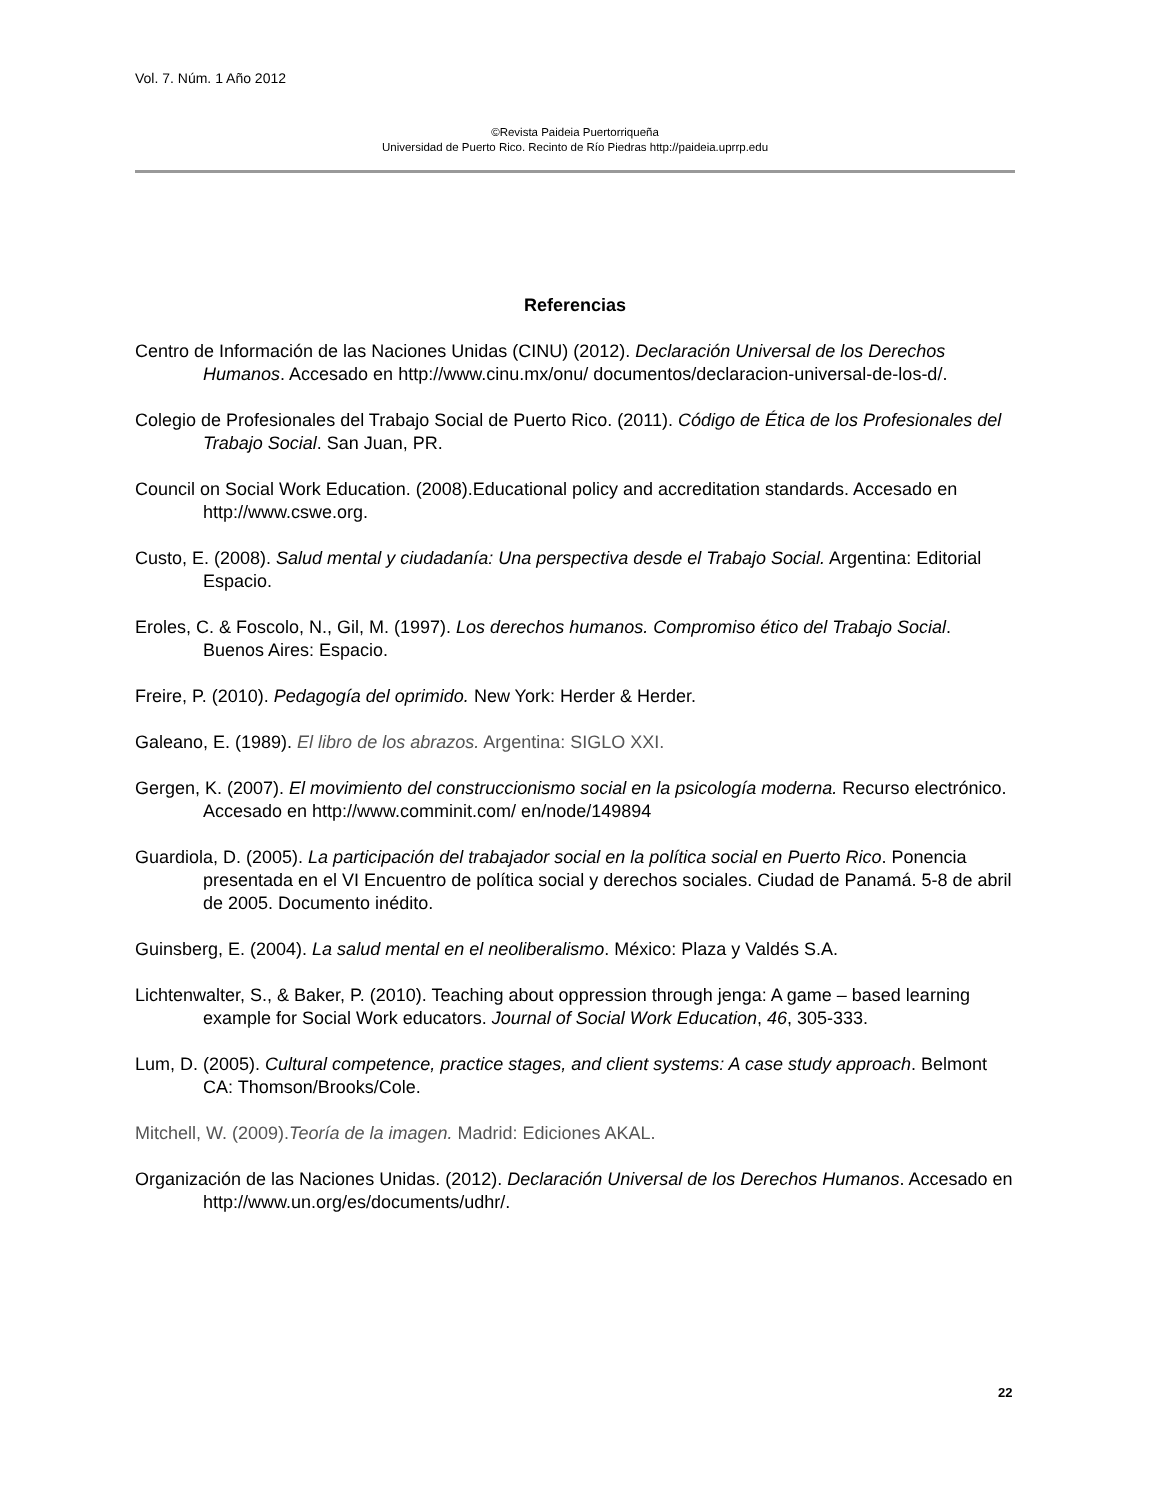Vol. 7. Núm. 1 Año 2012
©Revista Paideia Puertorriqueña
Universidad de Puerto Rico. Recinto de Río Piedras http://paideia.uprrp.edu
Referencias
Centro de Información de las Naciones Unidas (CINU) (2012). Declaración Universal de los Derechos Humanos. Accesado en http://www.cinu.mx/onu/ documentos/declaracion-universal-de-los-d/.
Colegio de Profesionales del Trabajo Social de Puerto Rico. (2011). Código de Ética de los Profesionales del Trabajo Social. San Juan, PR.
Council on Social Work Education. (2008).Educational policy and accreditation standards. Accesado en http://www.cswe.org.
Custo, E. (2008). Salud mental y ciudadanía: Una perspectiva desde el Trabajo Social. Argentina: Editorial Espacio.
Eroles, C. & Foscolo, N., Gil, M. (1997). Los derechos humanos. Compromiso ético del Trabajo Social. Buenos Aires: Espacio.
Freire, P. (2010). Pedagogía del oprimido. New York: Herder & Herder.
Galeano, E. (1989). El libro de los abrazos. Argentina: SIGLO XXI.
Gergen, K. (2007). El movimiento del construccionismo social en la psicología moderna. Recurso electrónico. Accesado en http://www.comminit.com/ en/node/149894
Guardiola, D. (2005). La participación del trabajador social en la política social en Puerto Rico. Ponencia presentada en el VI Encuentro de política social y derechos sociales. Ciudad de Panamá. 5-8 de abril de 2005. Documento inédito.
Guinsberg, E. (2004). La salud mental en el neoliberalismo. México: Plaza y Valdés S.A.
Lichtenwalter, S., & Baker, P. (2010). Teaching about oppression through jenga: A game – based learning example for Social Work educators. Journal of Social Work Education, 46, 305-333.
Lum, D. (2005). Cultural competence, practice stages, and client systems: A case study approach. Belmont CA: Thomson/Brooks/Cole.
Mitchell, W. (2009).Teoría de la imagen. Madrid: Ediciones AKAL.
Organización de las Naciones Unidas. (2012). Declaración Universal de los Derechos Humanos. Accesado en http://www.un.org/es/documents/udhr/.
22